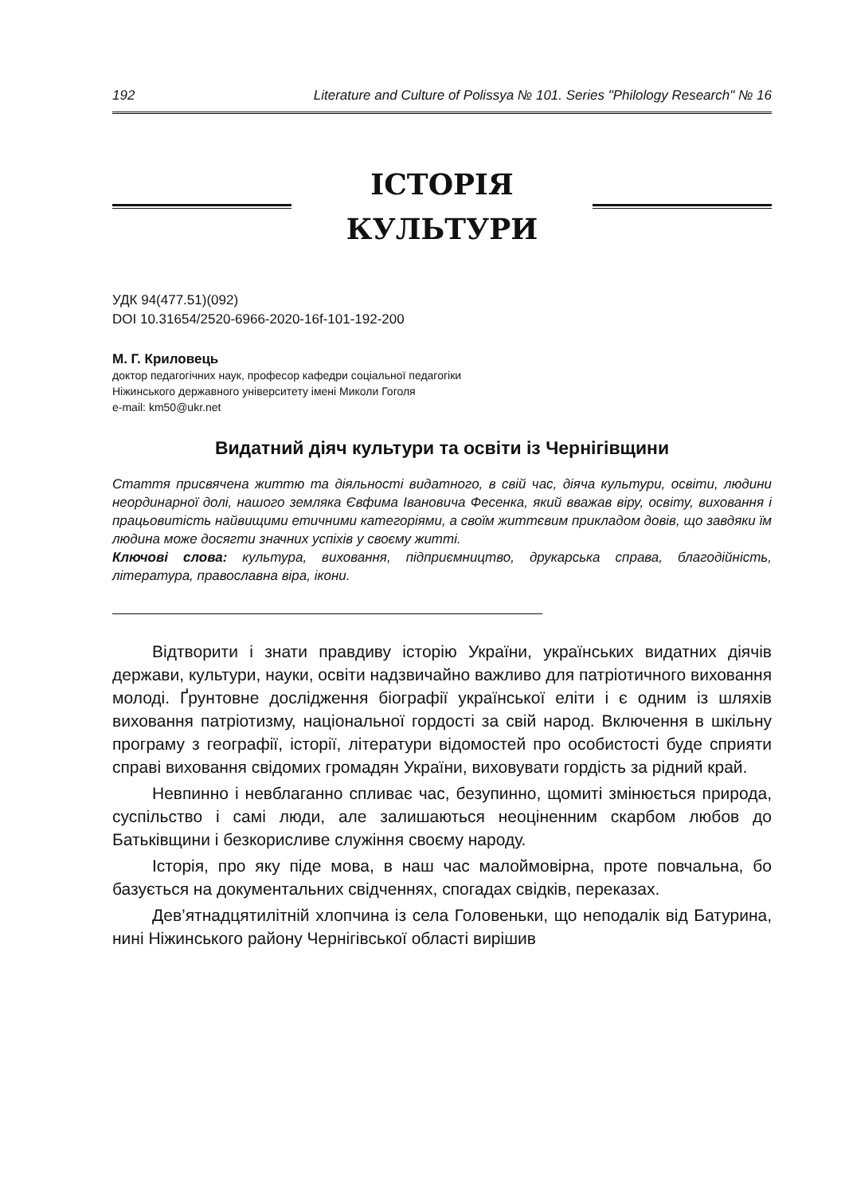192 Literature and Culture of Polissya № 101. Series "Philology Research" № 16
ІСТОРІЯ
КУЛЬТУРИ
УДК 94(477.51)(092)
DOI 10.31654/2520-6966-2020-16f-101-192-200
М. Г. Криловець
доктор педагогічних наук, професор кафедри соціальної педагогіки
Ніжинського державного університету імені Миколи Гоголя
e-mail: km50@ukr.net
Видатний діяч культури та освіти із Чернігівщини
Стаття присвячена життю та діяльності видатного, в свій час, діяча культури, освіти, людини неординарної долі, нашого земляка Євфима Івановича Фесенка, який вважав віру, освіту, виховання і працьовитість найвищими етичними категоріями, а своїм життєвим прикладом довів, що завдяки їм людина може досягти значних успіхів у своєму житті.
Ключові слова: культура, виховання, підприємництво, друкарська справа, благодійність, література, православна віра, ікони.
Відтворити і знати правдиву історію України, українських видатних діячів держави, культури, науки, освіти надзвичайно важливо для патріотичного виховання молоді. Ґрунтовне дослідження біографії української еліти і є одним із шляхів виховання патріотизму, національної гордості за свій народ. Включення в шкільну програму з географії, історії, літератури відомостей про особистості буде сприяти справі виховання свідомих громадян України, виховувати гордість за рідний край.
Невпинно і невблаганно спливає час, безупинно, щомиті змінюється природа, суспільство і самі люди, але залишаються неоціненним скарбом любов до Батьківщини і безкорисливе служіння своєму народу.
Історія, про яку піде мова, в наш час малоймовірна, проте повчальна, бо базується на документальних свідченнях, спогадах свідків, переказах.
Дев’ятнадцятилітній хлопчина із села Головеньки, що неподалік від Батурина, нині Ніжинського району Чернігівської області вирішив